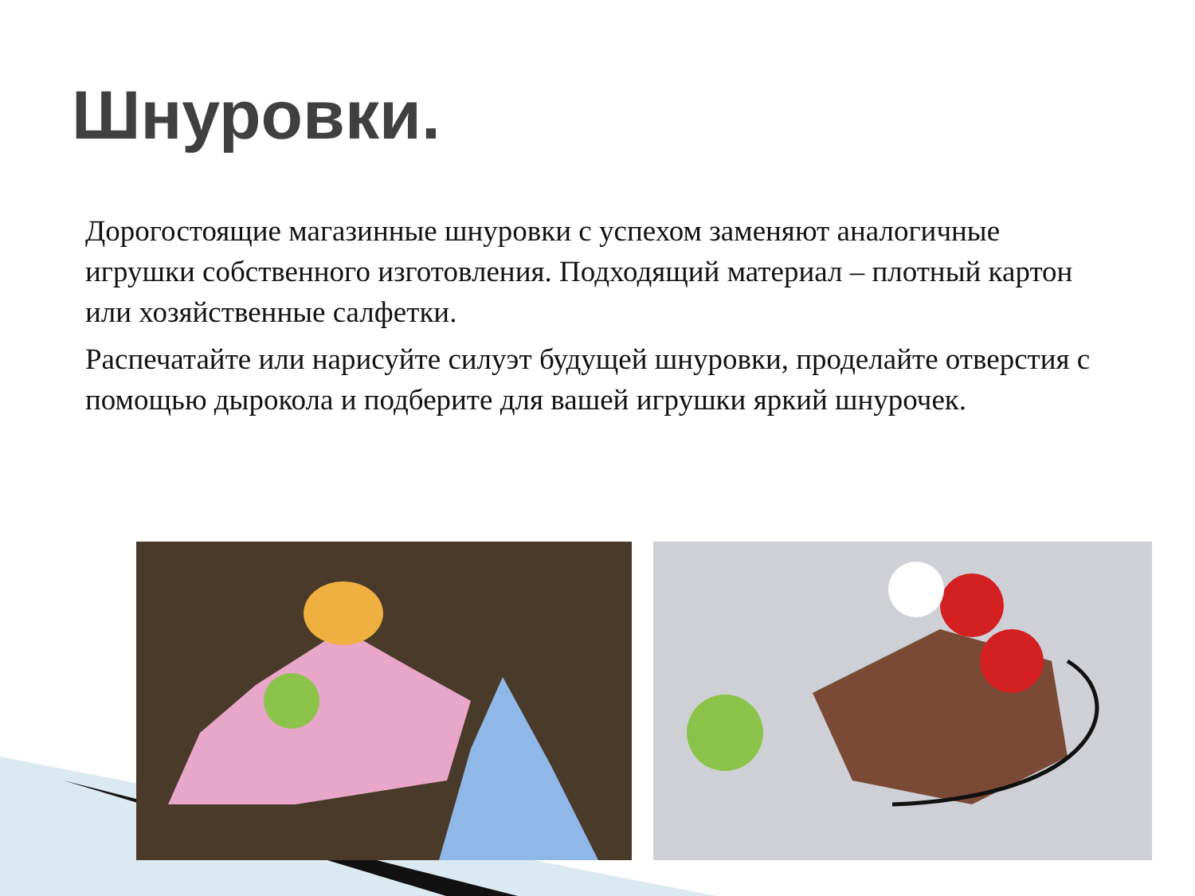Шнуровки.
Дорогостоящие магазинные шнуровки с успехом заменяют аналогичные игрушки собственного изготовления. Подходящий материал – плотный картон или хозяйственные салфетки.
Распечатайте или нарисуйте силуэт будущей шнуровки, проделайте отверстия с помощью дырокола и подберите для вашей игрушки яркий шнурочек.